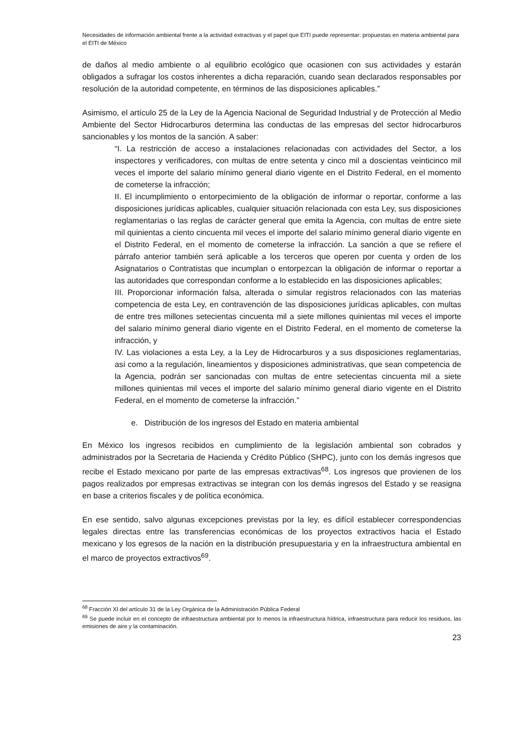Necesidades de información ambiental frente a la actividad extractivas y el papel que EITI puede representar: propuestas en materia ambiental para el EITI de México
de daños al medio ambiente o al equilibrio ecológico que ocasionen con sus actividades y estarán obligados a sufragar los costos inherentes a dicha reparación, cuando sean declarados responsables por resolución de la autoridad competente, en términos de las disposiciones aplicables.”
Asimismo, el artículo 25 de la Ley de la Agencia Nacional de Seguridad Industrial y de Protección al Medio Ambiente del Sector Hidrocarburos determina las conductas de las empresas del sector hidrocarburos sancionables y los montos de la sanción. A saber:
“I. La restricción de acceso a instalaciones relacionadas con actividades del Sector, a los inspectores y verificadores, con multas de entre setenta y cinco mil a doscientas veinticinco mil veces el importe del salario mínimo general diario vigente en el Distrito Federal, en el momento de cometerse la infracción;
II. El incumplimiento o entorpecimiento de la obligación de informar o reportar, conforme a las disposiciones jurídicas aplicables, cualquier situación relacionada con esta Ley, sus disposiciones reglamentarias o las reglas de carácter general que emita la Agencia, con multas de entre siete mil quinientas a ciento cincuenta mil veces el importe del salario mínimo general diario vigente en el Distrito Federal, en el momento de cometerse la infracción. La sanción a que se refiere el párrafo anterior también será aplicable a los terceros que operen por cuenta y orden de los Asignatarios o Contratistas que incumplan o entorpezcan la obligación de informar o reportar a las autoridades que correspondan conforme a lo establecido en las disposiciones aplicables;
III. Proporcionar información falsa, alterada o simular registros relacionados con las materias competencia de esta Ley, en contravención de las disposiciones jurídicas aplicables, con multas de entre tres millones setecientas cincuenta mil a siete millones quinientas mil veces el importe del salario mínimo general diario vigente en el Distrito Federal, en el momento de cometerse la infracción, y
IV. Las violaciones a esta Ley, a la Ley de Hidrocarburos y a sus disposiciones reglamentarias, así como a la regulación, lineamientos y disposiciones administrativas, que sean competencia de la Agencia, podrán ser sancionadas con multas de entre setecientas cincuenta mil a siete millones quinientas mil veces el importe del salario mínimo general diario vigente en el Distrito Federal, en el momento de cometerse la infracción.”
e. Distribución de los ingresos del Estado en materia ambiental
En México los ingresos recibidos en cumplimiento de la legislación ambiental son cobrados y administrados por la Secretaria de Hacienda y Crédito Público (SHPC), junto con los demás ingresos que recibe el Estado mexicano por parte de las empresas extractivas<sup>68</sup>. Los ingresos que provienen de los pagos realizados por empresas extractivas se integran con los demás ingresos del Estado y se reasigna en base a criterios fiscales y de política económica.
En ese sentido, salvo algunas excepciones previstas por la ley, es difícil establecer correspondencias legales directas entre las transferencias económicas de los proyectos extractivos hacia el Estado mexicano y los egresos de la nación en la distribución presupuestaria y en la infraestructura ambiental en el marco de proyectos extractivos<sup>69</sup>.
<sup>68</sup> Fracción XI del artículo 31 de la Ley Orgánica de la Administración Pública Federal
<sup>69</sup> Se puede incluir en el concepto de infraestructura ambiental por lo menos la infraestructura hídrica, infraestructura para reducir los residuos, las emisiones de aire y la contaminación.
23